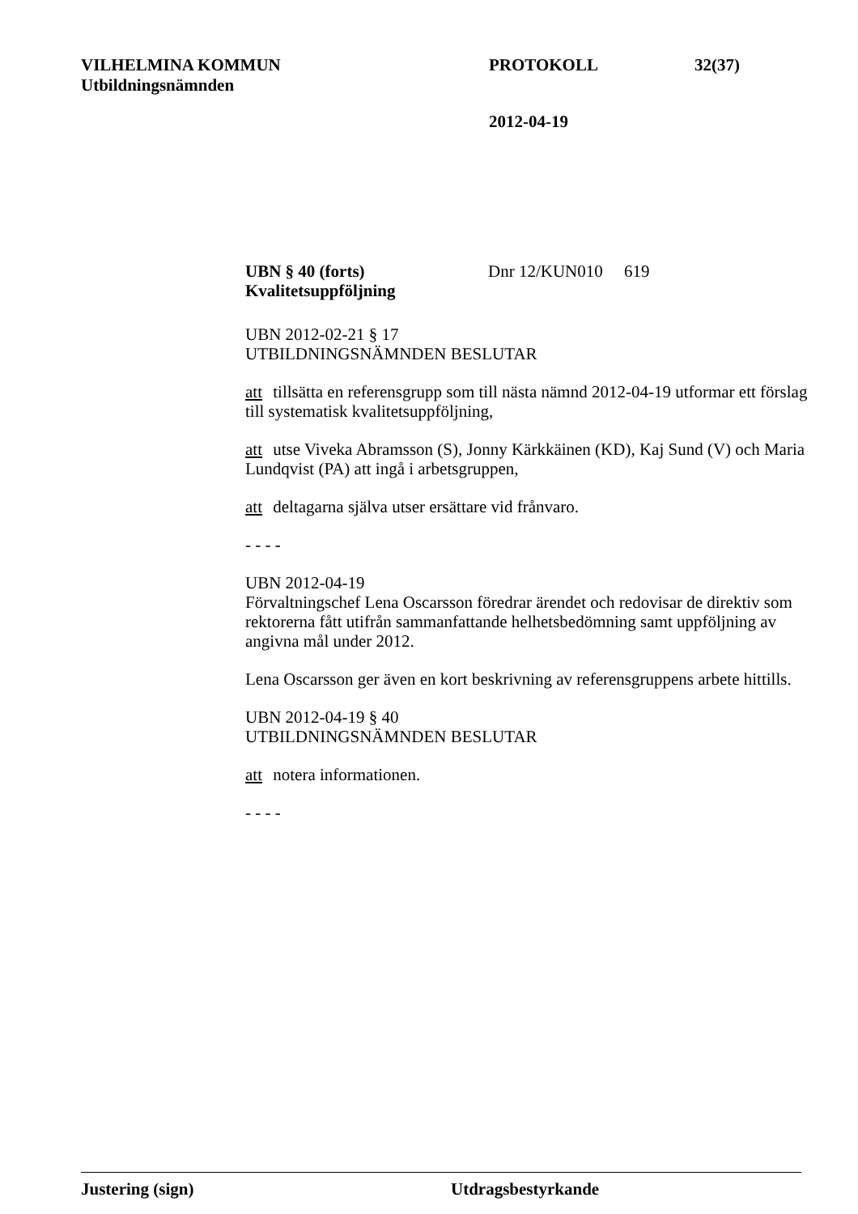VILHELMINA KOMMUN PROTOKOLL 32(37)
Utbildningsnämnden
2012-04-19
UBN § 40 (forts) Dnr 12/KUN010 619
Kvalitetsuppföljning
UBN 2012-02-21 § 17
UTBILDNINGSNÄMNDEN BESLUTAR
att tillsätta en referensgrupp som till nästa nämnd 2012-04-19 utformar ett förslag till systematisk kvalitetsuppföljning,
att utse Viveka Abramsson (S), Jonny Kärkkäinen (KD), Kaj Sund (V) och Maria Lundqvist (PA) att ingå i arbetsgruppen,
att deltagarna själva utser ersättare vid frånvaro.
- - - -
UBN 2012-04-19
Förvaltningschef Lena Oscarsson föredrar ärendet och redovisar de direktiv som rektorerna fått utifrån sammanfattande helhetsbedömning samt uppföljning av angivna mål under 2012.
Lena Oscarsson ger även en kort beskrivning av referensgruppens arbete hittills.
UBN 2012-04-19 § 40
UTBILDNINGSNÄMNDEN BESLUTAR
att notera informationen.
- - - -
Justering (sign) Utdragsbestyrkande